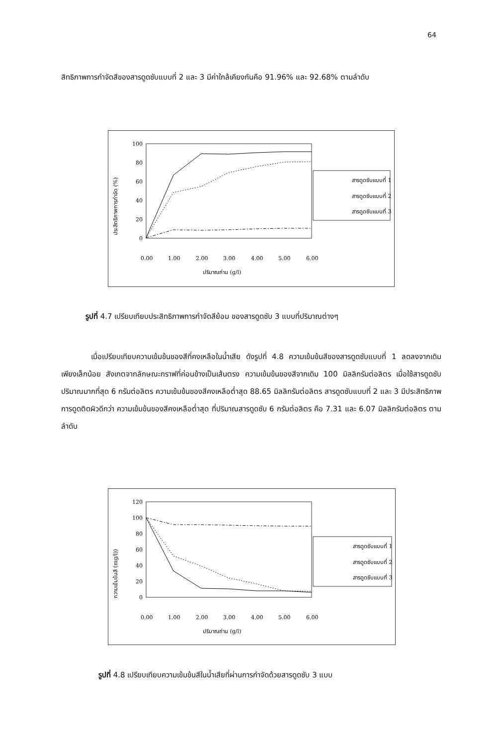64
สิทธิภาพการกำจัดสีของสารดูดซับแบบที่ 2 และ 3 มีค่าใกล้เคียงกันคือ 91.96% และ 92.68% ตามลำดับ
ประสิทธิภาพการกำจัด (%)
100
80
60
40
20
0
สารดูดซับแบบที่ 1
สารดูดซับแบบที่ 2
สารดูดซับแบบที่ 3
0.00
1.00
2.00
3.00
4.00
5.00
6.00
ปริมาณถ่าน (g/l)
รูปที่ 4.7 เปรียบเทียบประสิทธิภาพการกำจัดสีย้อม ของสารดูดซับ 3 แบบที่ปริมาณต่างๆ
เมื่อเปรียบเทียบความเข้มข้นของสีที่คงเหลือในน้ำเสีย ดังรูปที่ 4.8 ความเข้มข้นสีของสารดูดซับแบบที่ 1 ลดลงจากเดิมเพียงเล็กน้อย สังเกตจากลักษณะกราฟที่ค่อนข้างเป็นเส้นตรง ความเข้มข้นของสีจากเดิม 100 มิลลิกรัมต่อลิตร เมื่อใช้สารดูดซับปริมาณมากที่สุด 6 กรัมต่อลิตร ความเข้มข้นของสีคงเหลือต่ำสุด 88.65 มิลลิกรัมต่อลิตร สารดูดซับแบบที่ 2 และ 3 มีประสิทธิภาพการดูดติดผิวดีกว่า ความเข้มข้นของสีคงเหลือต่ำสุด ที่ปริมาณสารดูดซับ 6 กรัมต่อลิตร คือ 7.31 และ 6.07 มิลลิกรัมต่อลิตร ตามลำดับ
ความเข้มข้นสี (mg/l))
120
100
80
60
40
20
0
สารดูดซับแบบที่ 1
สารดูดซับแบบที่ 2
สารดูดซับแบบที่ 3
0.00
1.00
2.00
3.00
4.00
5.00
6.00
ปริมาณถ่าน (g/l)
รูปที่ 4.8 เปรียบเทียบความเข้มข้นสีในน้ำเสียที่ผ่านการกำจัดด้วยสารดูดซับ 3 แบบ